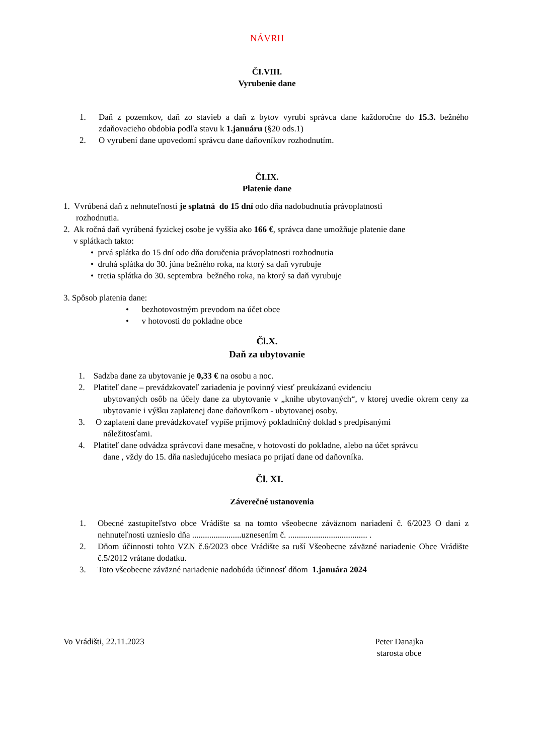NÁVRH
ČI.VIII.
Vyrubenie dane
1. Daň z pozemkov, daň zo stavieb a daň z bytov vyrubí správca dane každoročne do 15.3. bežného zdaňovacieho obdobia podľa stavu k 1.januáru (§20 ods.1)
2. O vyrubení dane upovedomí správcu dane daňovníkov rozhodnutím.
ČI.IX.
Platenie dane
1. Vvrúbená daň z nehnuteľnosti je splatná do 15 dní odo dňa nadobudnutia právoplatnosti
rozhodnutia.
2. Ak ročná daň vyrúbená fyzickej osobe je vyššia ako 166 €, správca dane umožňuje platenie dane
v splátkach takto:
• prvá splátka do 15 dní odo dňa doručenia právoplatnosti rozhodnutia
• druhá splátka do 30. júna bežného roka, na ktorý sa daň vyrubuje
• tretia splátka do 30. septembra bežného roka, na ktorý sa daň vyrubuje
3. Spôsob platenia dane:
• bezhotovostným prevodom na účet obce
• v hotovosti do pokladne obce
Čl.X.
Daň za ubytovanie
1. Sadzba dane za ubytovanie je 0,33 € na osobu a noc.
2. Platiteľ dane – prevádzkovateľ zariadenia je povinný viesť preukázanú evidenciu
ubytovaných osôb na účely dane za ubytovanie v „knihe ubytovaných“, v ktorej uvedie okrem ceny za ubytovanie i výšku zaplatenej dane daňovníkom - ubytovanej osoby.
3. O zaplatení dane prevádzkovateľ vypíše príjmový pokladničný doklad s predpísanými
náležitosťami.
4. Platiteľ dane odvádza správcovi dane mesačne, v hotovosti do pokladne, alebo na účet správcu
dane , vždy do 15. dňa nasledujúceho mesiaca po prijatí dane od daňovníka.
Čl. XI.
Záverečné ustanovenia
1. Obecné zastupiteľstvo obce Vrádište sa na tomto všeobecne záväznom nariadení č. 6/2023 O dani z nehnuteľnosti uznieslo dňa .......................uznesením č. ..................................... .
2. Dňom účinnosti tohto VZN č.6/2023 obce Vrádište sa ruší Všeobecne záväzné nariadenie Obce Vrádište č.5/2012 vrátane dodatku.
3. Toto všeobecne záväzné nariadenie nadobúda účinnosť dňom 1.januára 2024
Vo Vrádišti, 22.11.2023 Peter Danajka
starosta obce